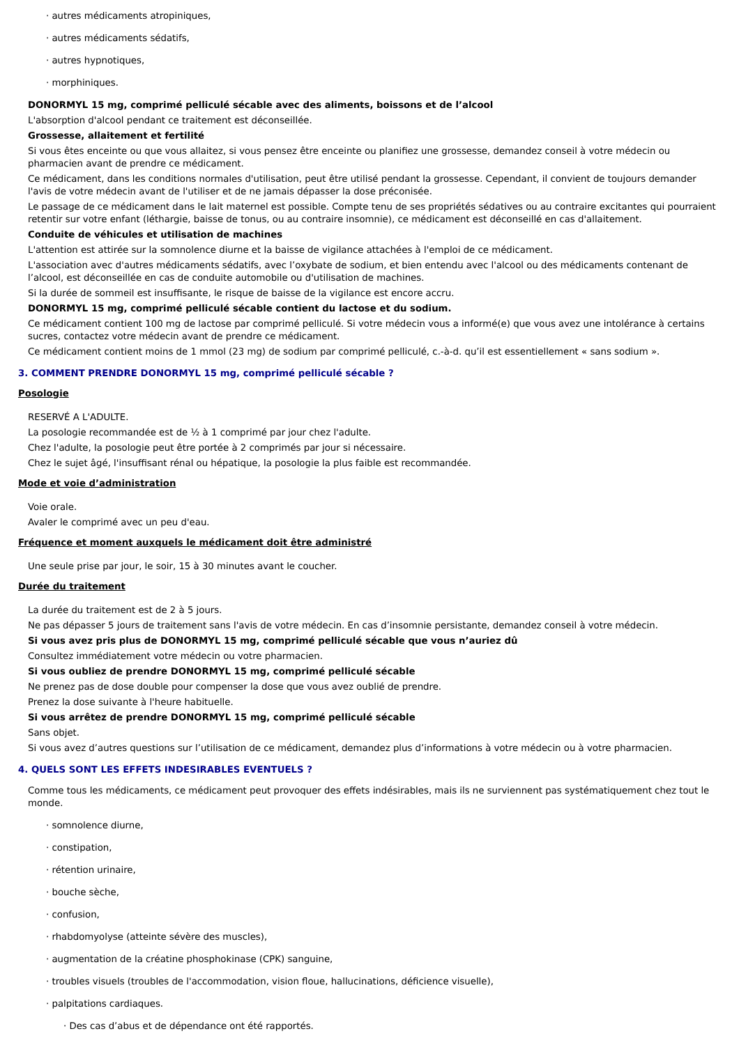· autres médicaments atropiniques,
· autres médicaments sédatifs,
· autres hypnotiques,
· morphiniques.
DONORMYL 15 mg, comprimé pelliculé sécable avec des aliments, boissons et de l’alcool
L'absorption d'alcool pendant ce traitement est déconseillée.
Grossesse, allaitement et fertilité
Si vous êtes enceinte ou que vous allaitez, si vous pensez être enceinte ou planifiez une grossesse, demandez conseil à votre médecin ou pharmacien avant de prendre ce médicament.
Ce médicament, dans les conditions normales d'utilisation, peut être utilisé pendant la grossesse. Cependant, il convient de toujours demander l'avis de votre médecin avant de l'utiliser et de ne jamais dépasser la dose préconisée.
Le passage de ce médicament dans le lait maternel est possible. Compte tenu de ses propriétés sédatives ou au contraire excitantes qui pourraient retentir sur votre enfant (léthargie, baisse de tonus, ou au contraire insomnie), ce médicament est déconseillé en cas d'allaitement.
Conduite de véhicules et utilisation de machines
L'attention est attirée sur la somnolence diurne et la baisse de vigilance attachées à l'emploi de ce médicament.
L'association avec d'autres médicaments sédatifs, avec l’oxybate de sodium, et bien entendu avec l'alcool ou des médicaments contenant de l’alcool, est déconseillée en cas de conduite automobile ou d'utilisation de machines.
Si la durée de sommeil est insuffisante, le risque de baisse de la vigilance est encore accru.
DONORMYL 15 mg, comprimé pelliculé sécable contient du lactose et du sodium.
Ce médicament contient 100 mg de lactose par comprimé pelliculé. Si votre médecin vous a informé(e) que vous avez une intolérance à certains sucres, contactez votre médecin avant de prendre ce médicament.
Ce médicament contient moins de 1 mmol (23 mg) de sodium par comprimé pelliculé, c.-à-d. qu’il est essentiellement « sans sodium ».
3. COMMENT PRENDRE DONORMYL 15 mg, comprimé pelliculé sécable ?
Posologie
RESERVÉ A L'ADULTE.
La posologie recommandée est de ½ à 1 comprimé par jour chez l'adulte.
Chez l'adulte, la posologie peut être portée à 2 comprimés par jour si nécessaire.
Chez le sujet âgé, l'insuffisant rénal ou hépatique, la posologie la plus faible est recommandée.
Mode et voie d’administration
Voie orale.
Avaler le comprimé avec un peu d'eau.
Fréquence et moment auxquels le médicament doit être administré
Une seule prise par jour, le soir, 15 à 30 minutes avant le coucher.
Durée du traitement
La durée du traitement est de 2 à 5 jours.
Ne pas dépasser 5 jours de traitement sans l'avis de votre médecin. En cas d’insomnie persistante, demandez conseil à votre médecin.
Si vous avez pris plus de DONORMYL 15 mg, comprimé pelliculé sécable que vous n’auriez dû
Consultez immédiatement votre médecin ou votre pharmacien.
Si vous oubliez de prendre DONORMYL 15 mg, comprimé pelliculé sécable
Ne prenez pas de dose double pour compenser la dose que vous avez oublié de prendre.
Prenez la dose suivante à l'heure habituelle.
Si vous arrêtez de prendre DONORMYL 15 mg, comprimé pelliculé sécable
Sans objet.
Si vous avez d’autres questions sur l’utilisation de ce médicament, demandez plus d’informations à votre médecin ou à votre pharmacien.
4. QUELS SONT LES EFFETS INDESIRABLES EVENTUELS ?
Comme tous les médicaments, ce médicament peut provoquer des effets indésirables, mais ils ne surviennent pas systématiquement chez tout le monde.
· somnolence diurne,
· constipation,
· rétention urinaire,
· bouche sèche,
· confusion,
· rhabdomyolyse (atteinte sévère des muscles),
· augmentation de la créatine phosphokinase (CPK) sanguine,
· troubles visuels (troubles de l'accommodation, vision floue, hallucinations, déficience visuelle),
· palpitations cardiaques.
· Des cas d’abus et de dépendance ont été rapportés.